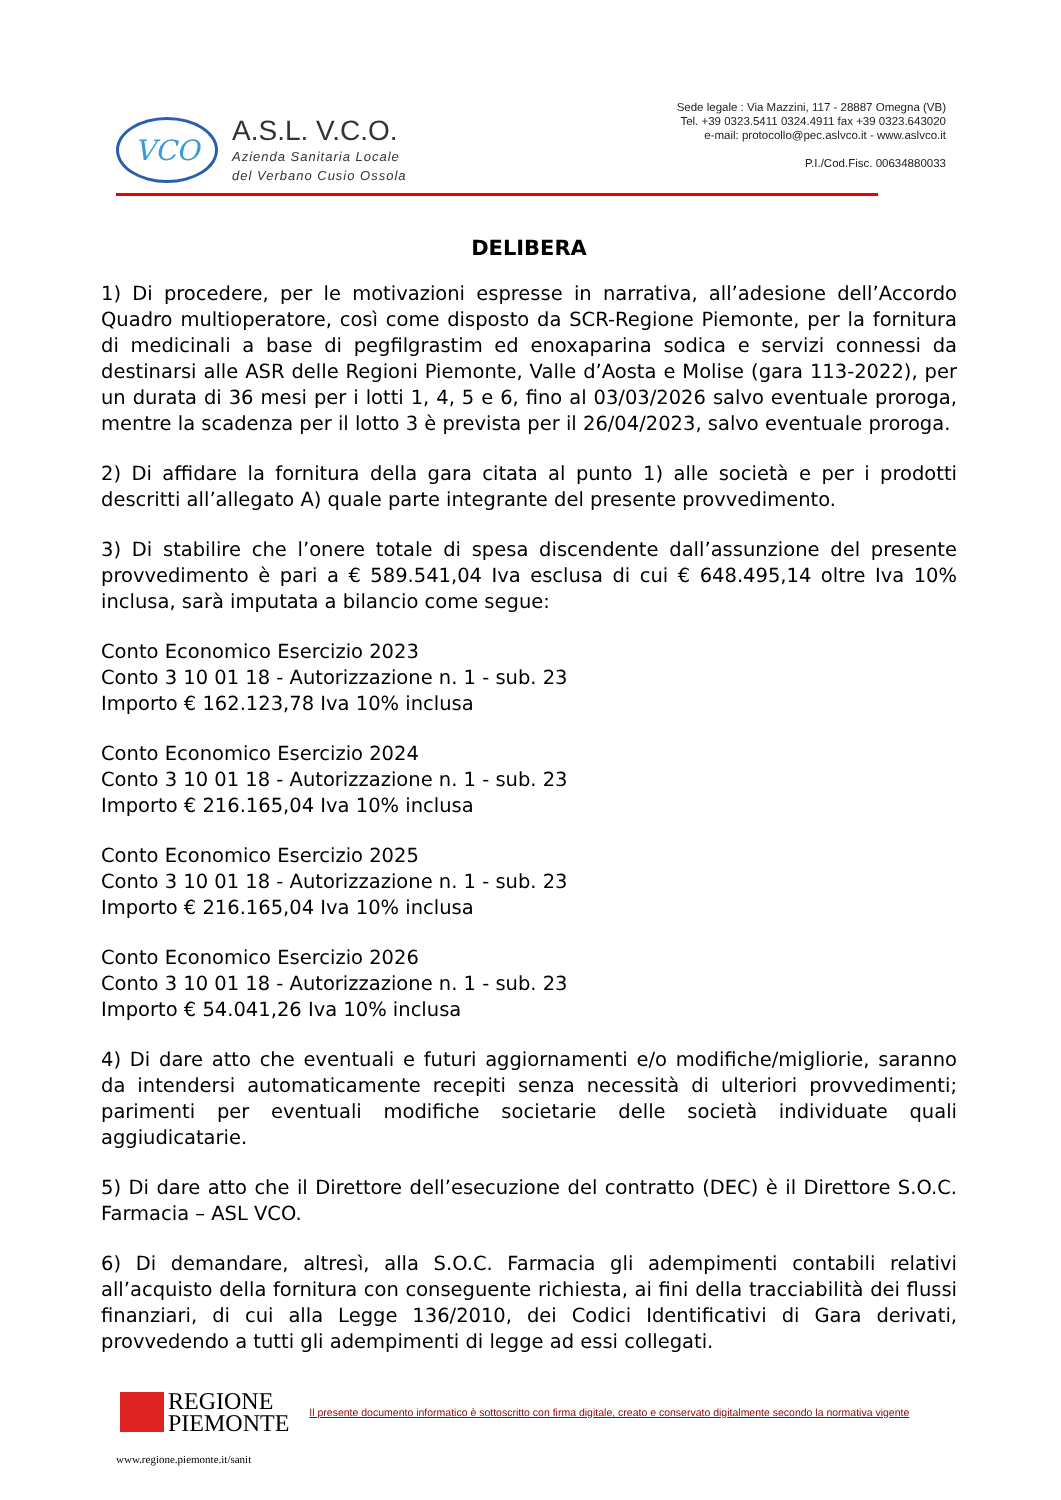VCO
A.S.L. V.C.O.
Azienda Sanitaria Locale
del Verbano Cusio Ossola
Sede legale : Via Mazzini, 117 - 28887 Omegna (VB)
Tel. +39 0323.5411 0324.4911 fax +39 0323.643020
e-mail: protocollo@pec.aslvco.it - www.aslvco.it
P.I./Cod.Fisc. 00634880033
DELIBERA
1) Di procedere, per le motivazioni espresse in narrativa, all’adesione dell’Accordo Quadro multioperatore, così come disposto da SCR-Regione Piemonte, per la fornitura di medicinali a base di pegfilgrastim ed enoxaparina sodica e servizi connessi da destinarsi alle ASR delle Regioni Piemonte, Valle d’Aosta e Molise (gara 113-2022), per un durata di 36 mesi per i lotti 1, 4, 5 e 6, fino al 03/03/2026 salvo eventuale proroga, mentre la scadenza per il lotto 3 è prevista per il 26/04/2023, salvo eventuale proroga.
2) Di affidare la fornitura della gara citata al punto 1) alle società e per i prodotti descritti all’allegato A) quale parte integrante del presente provvedimento.
3) Di stabilire che l’onere totale di spesa discendente dall’assunzione del presente provvedimento è pari a € 589.541,04 Iva esclusa di cui € 648.495,14 oltre Iva 10% inclusa, sarà imputata a bilancio come segue:
Conto Economico Esercizio 2023
Conto 3 10 01 18 - Autorizzazione n. 1 - sub. 23
Importo € 162.123,78 Iva 10% inclusa
Conto Economico Esercizio 2024
Conto 3 10 01 18 - Autorizzazione n. 1 - sub. 23
Importo € 216.165,04 Iva 10% inclusa
Conto Economico Esercizio 2025
Conto 3 10 01 18 - Autorizzazione n. 1 - sub. 23
Importo € 216.165,04 Iva 10% inclusa
Conto Economico Esercizio 2026
Conto 3 10 01 18 - Autorizzazione n. 1 - sub. 23
Importo € 54.041,26 Iva 10% inclusa
4) Di dare atto che eventuali e futuri aggiornamenti e/o modifiche/migliorie, saranno da intendersi automaticamente recepiti senza necessità di ulteriori provvedimenti; parimenti per eventuali modifiche societarie delle società individuate quali aggiudicatarie.
5) Di dare atto che il Direttore dell’esecuzione del contratto (DEC) è il Direttore S.O.C. Farmacia – ASL VCO.
6) Di demandare, altresì, alla S.O.C. Farmacia gli adempimenti contabili relativi all’acquisto della fornitura con conseguente richiesta, ai fini della tracciabilità dei flussi finanziari, di cui alla Legge 136/2010, dei Codici Identificativi di Gara derivati, provvedendo a tutti gli adempimenti di legge ad essi collegati.
REGIONE
PIEMONTE
Il presente documento informatico è sottoscritto con firma digitale, creato e conservato digitalmente secondo la normativa vigente
www.regione.piemonte.it/sanit